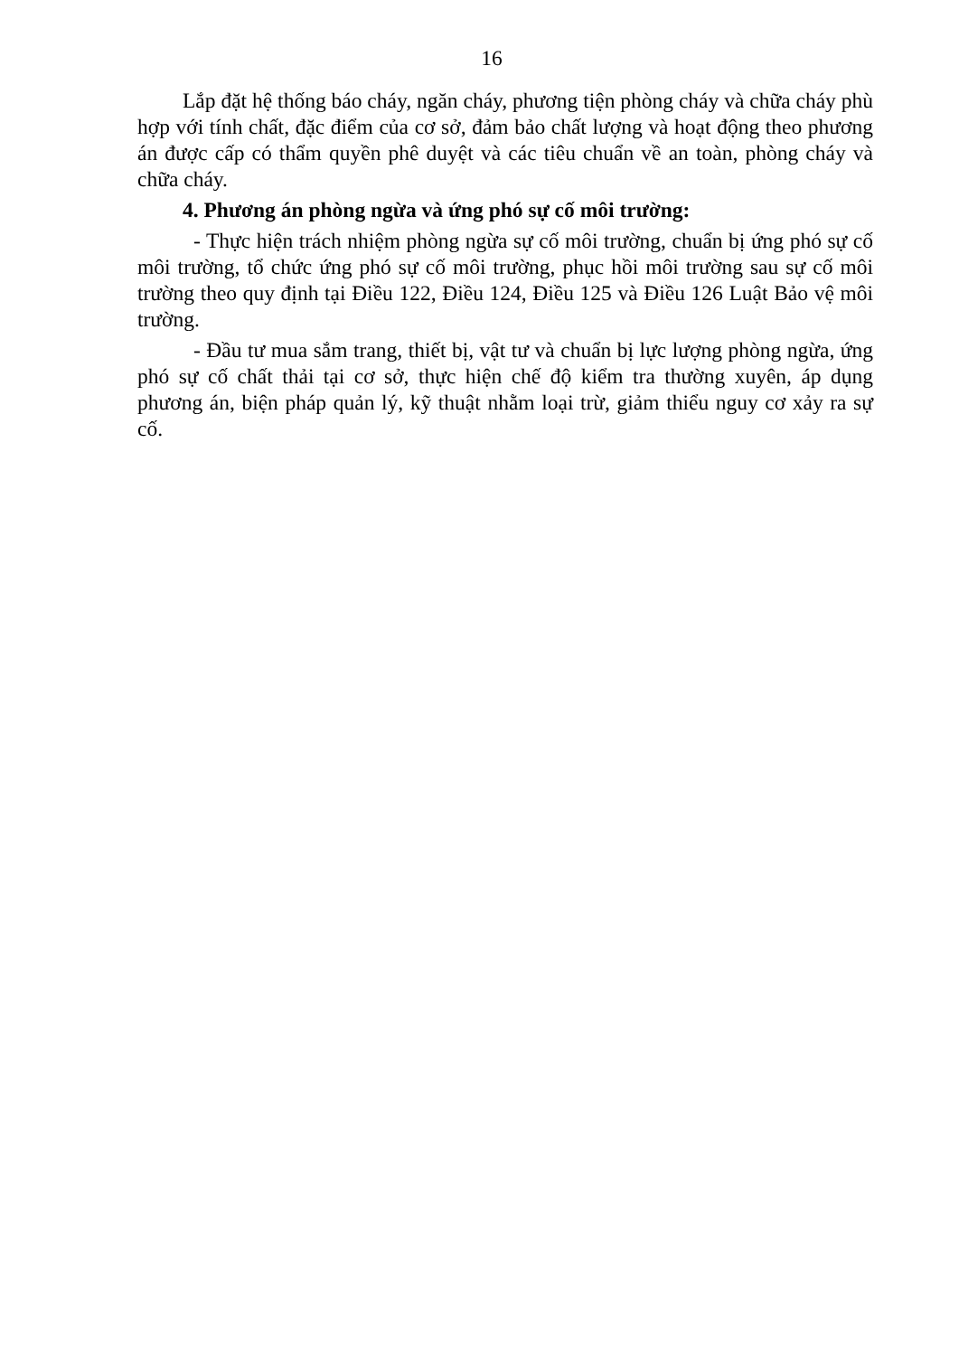16
Lắp đặt hệ thống báo cháy, ngăn cháy, phương tiện phòng cháy và chữa cháy phù hợp với tính chất, đặc điểm của cơ sở, đảm bảo chất lượng và hoạt động theo phương án được cấp có thẩm quyền phê duyệt và các tiêu chuẩn về an toàn, phòng cháy và chữa cháy.
4. Phương án phòng ngừa và ứng phó sự cố môi trường:
- Thực hiện trách nhiệm phòng ngừa sự cố môi trường, chuẩn bị ứng phó sự cố môi trường, tổ chức ứng phó sự cố môi trường, phục hồi môi trường sau sự cố môi trường theo quy định tại Điều 122, Điều 124, Điều 125 và Điều 126 Luật Bảo vệ môi trường.
- Đầu tư mua sắm trang, thiết bị, vật tư và chuẩn bị lực lượng phòng ngừa, ứng phó sự cố chất thải tại cơ sở, thực hiện chế độ kiểm tra thường xuyên, áp dụng phương án, biện pháp quản lý, kỹ thuật nhằm loại trừ, giảm thiểu nguy cơ xảy ra sự cố.